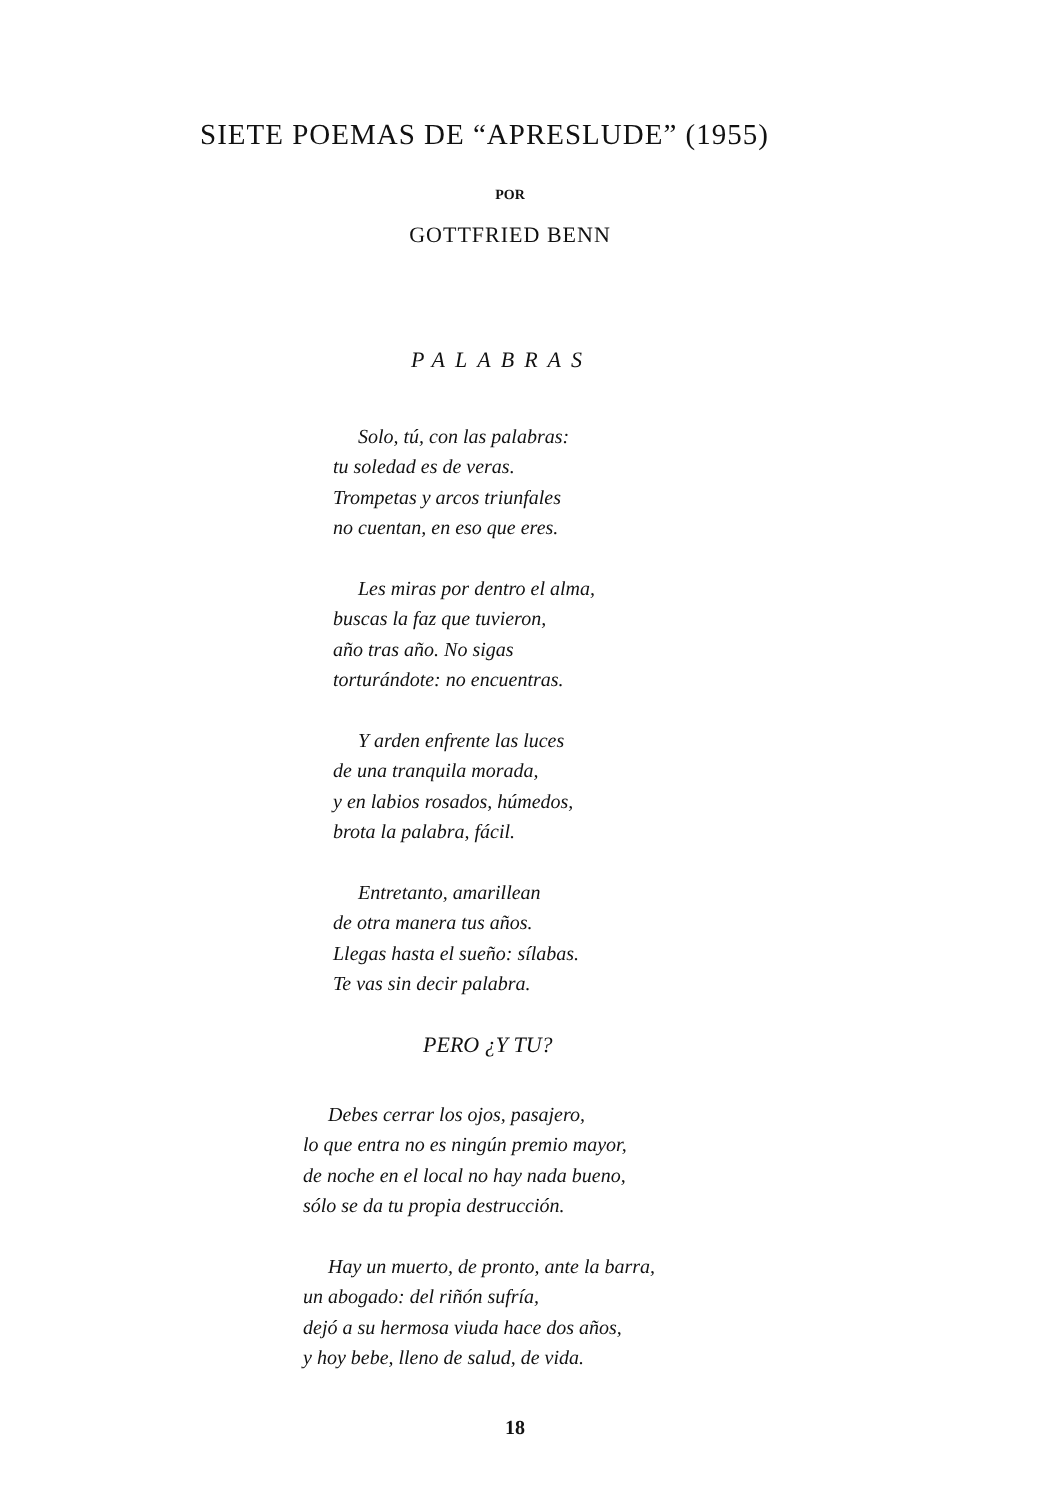SIETE POEMAS DE “APRESLUDE” (1955)
POR
GOTTFRIED BENN
PALABRAS
Solo, tú, con las palabras:
tu soledad es de veras.
Trompetas y arcos triunfales
no cuentan, en eso que eres.
Les miras por dentro el alma,
buscas la faz que tuvieron,
año tras año. No sigas
torturándote: no encuentras.
Y arden enfrente las luces
de una tranquila morada,
y en labios rosados, húmedos,
brota la palabra, fácil.
Entretanto, amarillean
de otra manera tus años.
Llegas hasta el sueño: sílabas.
Te vas sin decir palabra.
PERO ¿Y TU?
Debes cerrar los ojos, pasajero,
lo que entra no es ningún premio mayor,
de noche en el local no hay nada bueno,
sólo se da tu propia destrucción.
Hay un muerto, de pronto, ante la barra,
un abogado: del riñón sufría,
dejó a su hermosa viuda hace dos años,
y hoy bebe, lleno de salud, de vida.
18